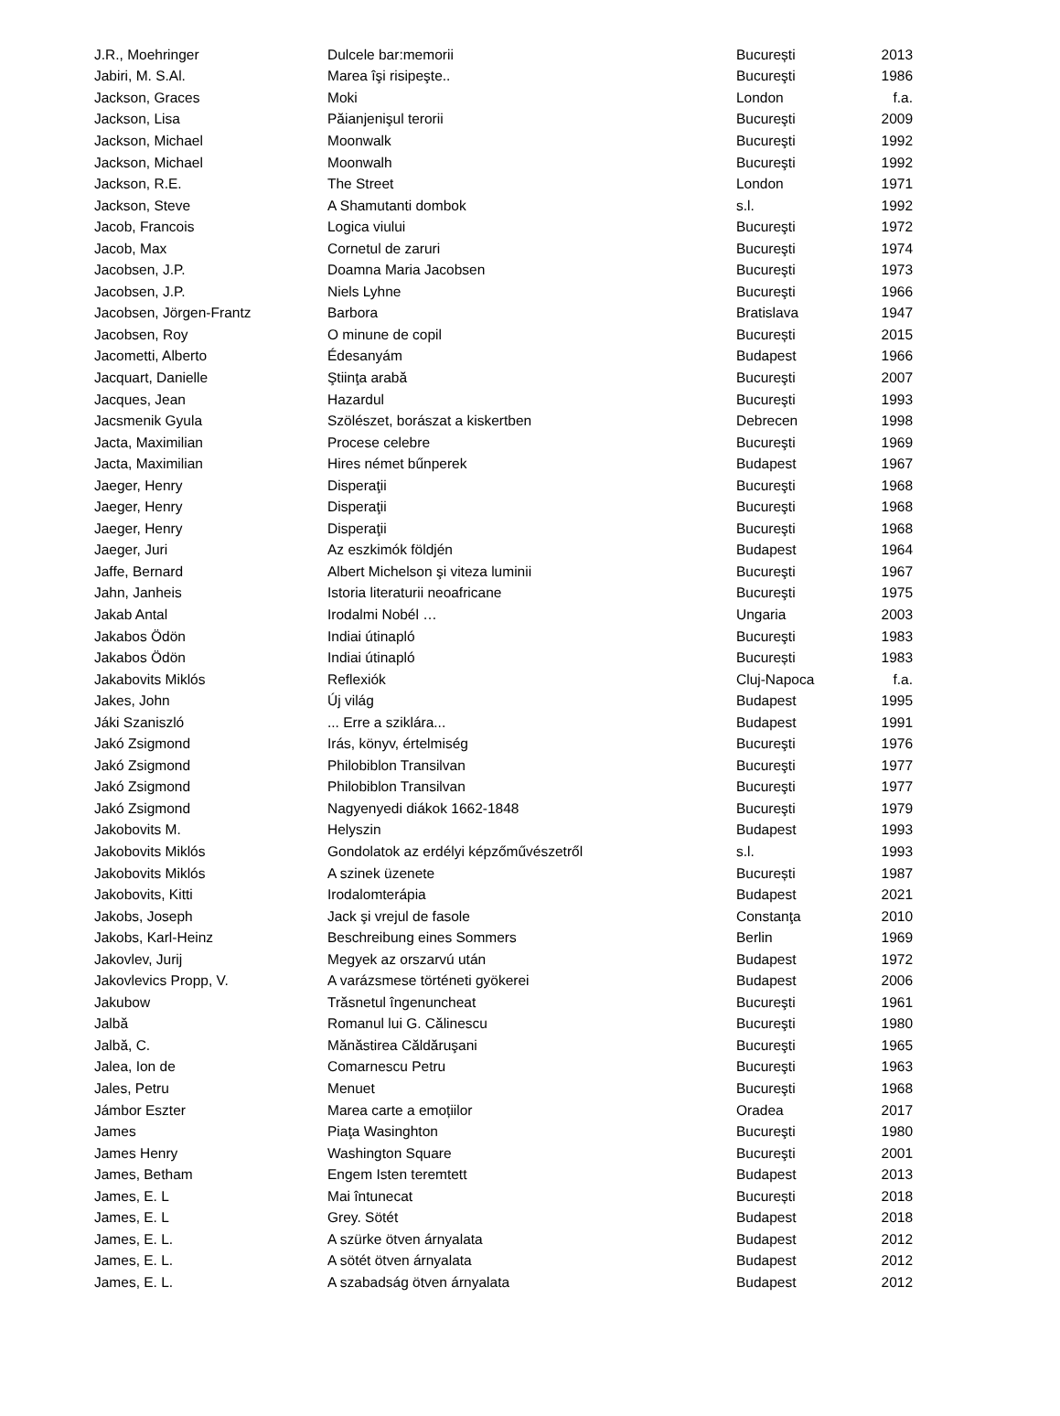| J.R., Moehringer | Dulcele bar:memorii | București | 2013 |
| Jabiri, M. S.Al. | Marea îşi risipeşte.. | Bucureşti | 1986 |
| Jackson, Graces | Moki | London | f.a. |
| Jackson, Lisa | Păianjenişul terorii | Bucureşti | 2009 |
| Jackson, Michael | Moonwalk | Bucureşti | 1992 |
| Jackson, Michael | Moonwalh | Bucureşti | 1992 |
| Jackson, R.E. | The Street | London | 1971 |
| Jackson, Steve | A Shamutanti dombok | s.l. | 1992 |
| Jacob, Francois | Logica viului | Bucureşti | 1972 |
| Jacob, Max | Cornetul de zaruri | Bucureşti | 1974 |
| Jacobsen, J.P. | Doamna Maria Jacobsen | Bucureşti | 1973 |
| Jacobsen, J.P. | Niels Lyhne | Bucureşti | 1966 |
| Jacobsen, Jörgen-Frantz | Barbora | Bratislava | 1947 |
| Jacobsen, Roy | O minune de copil | București | 2015 |
| Jacometti, Alberto | Édesanyám | Budapest | 1966 |
| Jacquart, Danielle | Ştiinţa arabă | Bucureşti | 2007 |
| Jacques, Jean | Hazardul | Bucureşti | 1993 |
| Jacsmenik Gyula | Szölészet, borászat a kiskertben | Debrecen | 1998 |
| Jacta, Maximilian | Procese celebre | Bucureşti | 1969 |
| Jacta, Maximilian | Hires német bűnperek | Budapest | 1967 |
| Jaeger, Henry | Disperaţii | Bucureşti | 1968 |
| Jaeger, Henry | Disperaţii | Bucureşti | 1968 |
| Jaeger, Henry | Disperaţii | Bucureşti | 1968 |
| Jaeger, Juri | Az eszkimók földjén | Budapest | 1964 |
| Jaffe, Bernard | Albert Michelson şi viteza luminii | Bucureşti | 1967 |
| Jahn, Janheis | Istoria literaturii neoafricane | Bucureşti | 1975 |
| Jakab Antal | Irodalmi Nobél … | Ungaria | 2003 |
| Jakabos Ödön | Indiai útinapló | Bucureşti | 1983 |
| Jakabos Ödön | Indiai útinapló | București | 1983 |
| Jakabovits Miklós | Reflexiók | Cluj-Napoca | f.a. |
| Jakes, John | Új világ | Budapest | 1995 |
| Jáki Szaniszló | ... Erre a sziklára... | Budapest | 1991 |
| Jakó Zsigmond | Irás, könyv, értelmiség | Bucureşti | 1976 |
| Jakó Zsigmond | Philobiblon Transilvan | Bucureşti | 1977 |
| Jakó Zsigmond | Philobiblon Transilvan | Bucureşti | 1977 |
| Jakó Zsigmond | Nagyenyedi diákok 1662-1848 | Bucureşti | 1979 |
| Jakobovits M. | Helyszin | Budapest | 1993 |
| Jakobovits Miklós | Gondolatok az erdélyi képzőművészetről | s.l. | 1993 |
| Jakobovits Miklós | A szinek üzenete | București | 1987 |
| Jakobovits, Kitti | Irodalomterápia | Budapest | 2021 |
| Jakobs, Joseph | Jack şi vrejul de fasole | Constanţa | 2010 |
| Jakobs, Karl-Heinz | Beschreibung eines Sommers | Berlin | 1969 |
| Jakovlev, Jurij | Megyek az orszarvú után | Budapest | 1972 |
| Jakovlevics Propp, V. | A varázsmese történeti gyökerei | Budapest | 2006 |
| Jakubow | Trăsnetul îngenuncheat | Bucureşti | 1961 |
| Jalbă | Romanul lui G. Călinescu | Bucureşti | 1980 |
| Jalbă, C. | Mănăstirea Căldăruşani | Bucureşti | 1965 |
| Jalea, Ion de | Comarnescu Petru | Bucureşti | 1963 |
| Jales, Petru | Menuet | Bucureşti | 1968 |
| Jámbor Eszter | Marea carte a emoțiilor | Oradea | 2017 |
| James | Piaţa Wasinghton | Bucureşti | 1980 |
| James Henry | Washington Square | Bucureşti | 2001 |
| James, Betham | Engem Isten teremtett | Budapest | 2013 |
| James, E. L | Mai întunecat | București | 2018 |
| James, E. L | Grey. Sötét | Budapest | 2018 |
| James, E. L. | A szürke ötven árnyalata | Budapest | 2012 |
| James, E. L. | A sötét ötven árnyalata | Budapest | 2012 |
| James, E. L. | A szabadság ötven árnyalata | Budapest | 2012 |